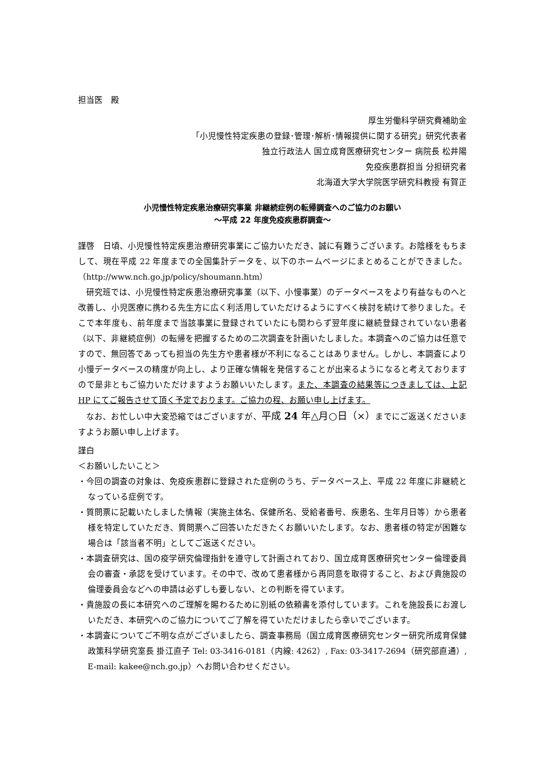担当医　殿
厚生労働科学研究費補助金
「小児慢性特定疾患の登録･管理･解析･情報提供に関する研究」研究代表者
独立行政法人 国立成育医療研究センター 病院長 松井陽
免疫疾患群担当 分担研究者
北海道大学大学院医学研究科教授 有賀正
小児慢性特定疾患治療研究事業 非継続症例の転帰調査へのご協力のお願い
～平成 22 年度免疫疾患群調査～
謹啓　日頃、小児慢性特定疾患治療研究事業にご協力いただき、誠に有難うございます。お陰様をもちまして、現在平成 22 年度までの全国集計データを、以下のホームページにまとめることができました。（http://www.nch.go.jp/policy/shoumann.htm）
研究班では、小児慢性特定疾患治療研究事業（以下、小慢事業）のデータベースをより有益なものへと改善し、小児医療に携わる先生方に広く利活用していただけるようにすべく検討を続けて参りました。そこで本年度も、前年度まで当該事業に登録されていたにも関わらず翌年度に継続登録されていない患者（以下、非継続症例）の転帰を把握するための二次調査を計画いたしました。本調査へのご協力は任意ですので、無回答であっても担当の先生方や患者様が不利になることはありません。しかし、本調査により小慢データベースの精度が向上し、より正確な情報を発信することが出来るようになると考えておりますので是非ともご協力いただけますようお願いいたします。また、本調査の結果等につきましては、上記 HP にてご報告させて頂く予定でおります。ご協力の程、お願い申し上げます。
なお、お忙しい中大変恐縮ではございますが、平成 24 年△月○日（×）までにご返送くださいますようお願い申し上げます。
謹白
＜お願いしたいこと＞
・今回の調査の対象は、免疫疾患群に登録された症例のうち、データベース上、平成 22 年度に非継続となっている症例です。
・質問票に記載いたしました情報（実施主体名、保健所名、受給者番号、疾患名、生年月日等）から患者様を特定していただき、質問票へご回答いただきたくお願いいたします。なお、患者様の特定が困難な場合は「該当者不明」としてご返送ください。
・本調査研究は、国の疫学研究倫理指針を遵守して計画されており、国立成育医療研究センター倫理委員会の審査・承認を受けています。その中で、改めて患者様から再同意を取得すること、および貴施設の倫理委員会などへの申請は必ずしも要しない、との判断を得ています。
・貴施設の長に本研究へのご理解を賜わるために別紙の依頼書を添付しています。これを施設長にお渡しいただき、本研究へのご協力についてご了解を得ていただけましたら幸いでございます。
・本調査についてご不明な点がございましたら、調査事務局（国立成育医療研究センター研究所成育保健政策科学研究室長 掛江直子 Tel: 03-3416-0181（内線: 4262）, Fax: 03-3417-2694（研究部直通）, E-mail: kakee@nch.go.jp）へお問い合わせください。